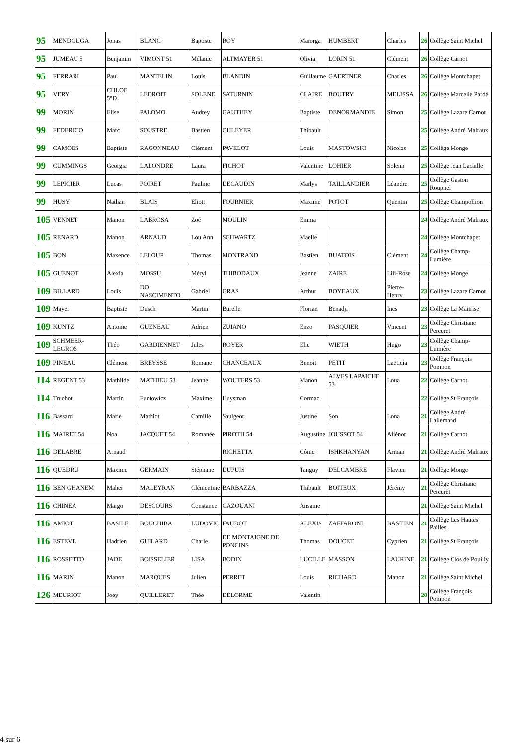| 95 | MENDOUGA | Jonas | BLANC | Baptiste | ROY | Maïorga | HUMBERT | Charles | 26 | Collège Saint Michel |
| 95 | JUMEAU 5 | Benjamin | VIMONT 51 | Mélanie | ALTMAYER 51 | Olivia | LORIN 51 | Clément | 26 | Collège Carnot |
| 95 | FERRARI | Paul | MANTELIN | Louis | BLANDIN | Guillaume | GAERTNER | Charles | 26 | Collège Montchapet |
| 95 | VERY | CHLOE 5°D | LEDROIT | SOLENE | SATURNIN | CLAIRE | BOUTRY | MELISSA | 26 | Collège Marcelle Pardé |
| 99 | MORIN | Elise | PALOMO | Audrey | GAUTHEY | Baptiste | DENORMANDIE | Simon | 25 | Collège Lazare Carnot |
| 99 | FEDERICO | Marc | SOUSTRE | Bastien | OHLEYER | Thibault | | | 25 | Collège André Malraux |
| 99 | CAMOES | Baptiste | RAGONNEAU | Clément | PAVELOT | Louis | MASTOWSKI | Nicolas | 25 | Collège Monge |
| 99 | CUMMINGS | Georgia | LALONDRE | Laura | FICHOT | Valentine | LOHIER | Solenn | 25 | Collège Jean Lacaille |
| 99 | LEPICIER | Lucas | POIRET | Pauline | DECAUDIN | Maïlys | TAILLANDIER | Léandre | 25 | Collège Gaston Roupnel |
| 99 | HUSY | Nathan | BLAIS | Eliott | FOURNIER | Maxime | POTOT | Quentin | 25 | Collège Champollion |
| 105 | VENNET | Manon | LABROSA | Zoé | MOULIN | Emma | | | 24 | Collège André Malraux |
| 105 | RENARD | Manon | ARNAUD | Lou Ann | SCHWARTZ | Maelle | | | 24 | Collège Montchapet |
| 105 | BON | Maxence | LELOUP | Thomas | MONTRAND | Bastien | BUATOIS | Clément | 24 | Collège Champ-Lumière |
| 105 | GUENOT | Alexia | MOSSU | Méryl | THIBODAUX | Jeanne | ZAIRE | Lili-Rose | 24 | Collège Monge |
| 109 | BILLARD | Louis | DO NASCIMENTO | Gabriel | GRAS | Arthur | BOYEAUX | Pierre-Henry | 23 | Collège Lazare Carnot |
| 109 | Mayer | Baptiste | Dusch | Martin | Burelle | Florian | Benadji | Ines | 23 | Collège La Maitrise |
| 109 | KUNTZ | Antoine | GUENEAU | Adrien | ZUIANO | Enzo | PASQUIER | Vincent | 23 | Collège Christiane Perceret |
| 109 | SCHMEER-LEGROS | Théo | GARDIENNET | Jules | ROYER | Elie | WIETH | Hugo | 23 | Collège Champ-Lumière |
| 109 | PINEAU | Clément | BREYSSE | Romane | CHANCEAUX | Benoit | PETIT | Laëticia | 23 | Collège François Pompon |
| 114 | REGENT 53 | Mathilde | MATHIEU 53 | Jeanne | WOUTERS 53 | Manon | ALVES LAPAICHE 53 | Loua | 22 | Collège Carnot |
| 114 | Truchot | Martin | Funtowicz | Maxime | Huysman | Cormac | | | 22 | Collège St François |
| 116 | Bassard | Marie | Mathiot | Camille | Saulgeot | Justine | Son | Lona | 21 | Collège André Lallemand |
| 116 | MAIRET 54 | Noa | JACQUET 54 | Romanée | PIROTH 54 | Augustine | JOUSSOT 54 | Aliénor | 21 | Collège Carnot |
| 116 | DELABRE | Arnaud | | | RICHETTA | Côme | ISHKHANYAN | Arman | 21 | Collège André Malraux |
| 116 | QUEDRU | Maxime | GERMAIN | Stéphane | DUPUIS | Tanguy | DELCAMBRE | Flavien | 21 | Collège Monge |
| 116 | BEN GHANEM | Maher | MALEYRAN | Clémentine | BARBAZZA | Thibault | BOITEUX | Jérémy | 21 | Collège Christiane Perceret |
| 116 | CHINEA | Margo | DESCOURS | Constance | GAZOUANI | Ansame | | | 21 | Collège Saint Michel |
| 116 | AMIOT | BASILE | BOUCHIBA | LUDOVIC | FAUDOT | ALEXIS | ZAFFARONI | BASTIEN | 21 | Collège Les Hautes Pailles |
| 116 | ESTEVE | Hadrien | GUILARD | Charle | DE MONTAIGNE DE PONCINS | Thomas | DOUCET | Cyprien | 21 | Collège St François |
| 116 | ROSSETTO | JADE | BOISSELIER | LISA | BODIN | LUCILLE | MASSON | LAURINE | 21 | Collège Clos de Pouilly |
| 116 | MARIN | Manon | MARQUES | Julien | PERRET | Louis | RICHARD | Manon | 21 | Collège Saint Michel |
| 126 | MEURIOT | Joey | QUILLERET | Théo | DELORME | Valentin | | | 20 | Collège François Pompon |
4 sur 6